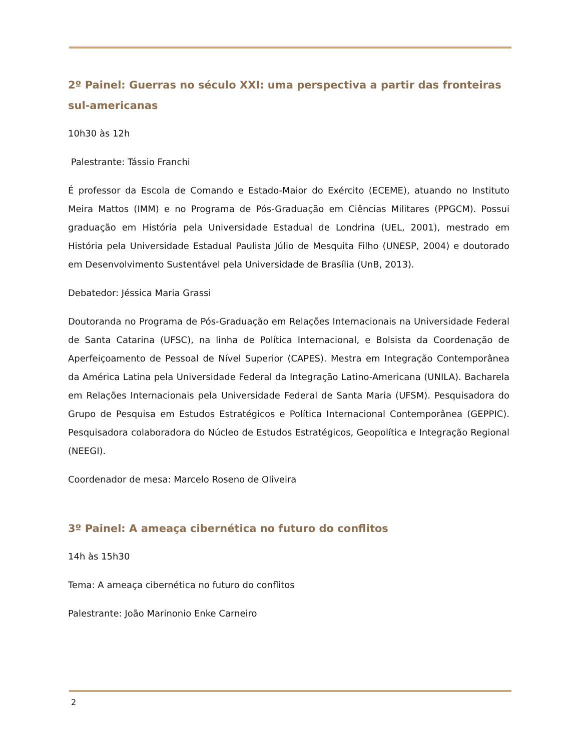2º Painel: Guerras no século XXI: uma perspectiva a partir das fronteiras sul-americanas
10h30 às 12h
Palestrante: Tássio Franchi
É professor da Escola de Comando e Estado-Maior do Exército (ECEME), atuando no Instituto Meira Mattos (IMM) e no Programa de Pós-Graduação em Ciências Militares (PPGCM). Possui graduação em História pela Universidade Estadual de Londrina (UEL, 2001), mestrado em História pela Universidade Estadual Paulista Júlio de Mesquita Filho (UNESP, 2004) e doutorado em Desenvolvimento Sustentável pela Universidade de Brasília (UnB, 2013).
Debatedor: Jéssica Maria Grassi
Doutoranda no Programa de Pós-Graduação em Relações Internacionais na Universidade Federal de Santa Catarina (UFSC), na linha de Política Internacional, e Bolsista da Coordenação de Aperfeiçoamento de Pessoal de Nível Superior (CAPES). Mestra em Integração Contemporânea da América Latina pela Universidade Federal da Integração Latino-Americana (UNILA). Bacharela em Relações Internacionais pela Universidade Federal de Santa Maria (UFSM). Pesquisadora do Grupo de Pesquisa em Estudos Estratégicos e Política Internacional Contemporânea (GEPPIC). Pesquisadora colaboradora do Núcleo de Estudos Estratégicos, Geopolítica e Integração Regional (NEEGI).
Coordenador de mesa: Marcelo Roseno de Oliveira
3º Painel: A ameaça cibernética no futuro do conflitos
14h às 15h30
Tema: A ameaça cibernética no futuro do conflitos
Palestrante: João Marinonio Enke Carneiro
2